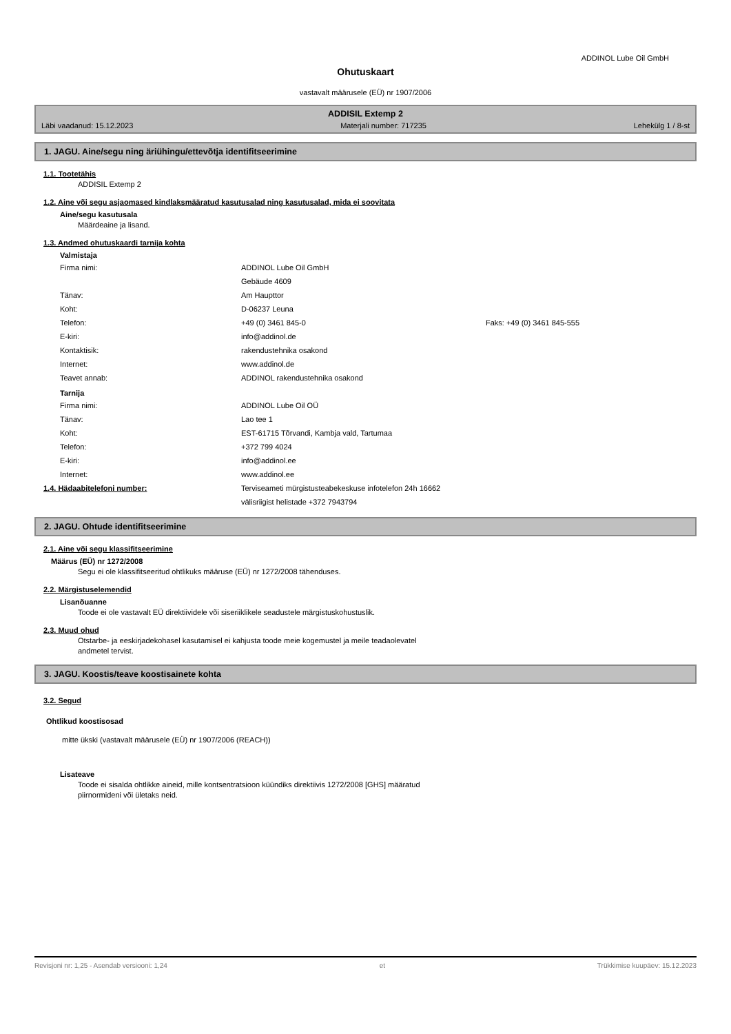ADDINOL Lube Oil GmbH
Ohutuskaart
vastavalt määrusele (EÜ) nr 1907/2006
ADDISIL Extemp 2
Läbi vaadanud: 15.12.2023 Materjali number: 717235 Lehekülg 1 / 8-st
1. JAGU. Aine/segu ning äriühingu/ettevõtja identifitseerimine
1.1. Tootetähis
ADDISIL Extemp 2
1.2. Aine või segu asjaomased kindlaksmääratud kasutusalad ning kasutusalad, mida ei soovitata
Aine/segu kasutusala
Määrdeaine ja lisand.
1.3. Andmed ohutuskaardi tarnija kohta
Valmistaja
Firma nimi: ADDINOL Lube Oil GmbH Gebäude 4609 Tänav: Am Haupttor Koht: D-06237 Leuna Telefon: +49 (0) 3461 845-0 Faks: +49 (0) 3461 845-555 E-kiri: info@addinol.de Kontaktisik: rakendustehnika osakond Internet: www.addinol.de Teavet annab: ADDINOL rakendustehnika osakond
Tarnija
Firma nimi: ADDINOL Lube Oil OÜ Tänav: Lao tee 1 Koht: EST-61715 Tõrvandi, Kambja vald, Tartumaa Telefon: +372 799 4024 E-kiri: info@addinol.ee Internet: www.addinol.ee
1.4. Hädaabitelefoni number: Terviseameti mürgistusteabekeskuse infotelefon 24h 16662
välisriigist helistade +372 7943794
2. JAGU. Ohtude identifitseerimine
2.1. Aine või segu klassifitseerimine
Määrus (EÜ) nr 1272/2008
Segu ei ole klassifitseeritud ohtlikuks määruse (EÜ) nr 1272/2008 tähenduses.
2.2. Märgistuselemendid
Lisanõuanne
Toode ei ole vastavalt EÜ direktiividele või siseriiklikele seadustele märgistuskohustuslik.
2.3. Muud ohud
Otstarbe- ja eeskirjadekohasel kasutamisel ei kahjusta toode meie kogemustel ja meile teadaolevatel
andmetel tervist.
3. JAGU. Koostis/teave koostisainete kohta
3.2. Segud
Ohtlikud koostisosad
mitte ükski (vastavalt määrusele (EÜ) nr 1907/2006 (REACH))
Lisateave
Toode ei sisalda ohtlikke aineid, mille kontsentratsioon küündiks direktiivis 1272/2008 [GHS] määratud
piirnormideni või ületaks neid.
Revisjoni nr: 1,25 - Asendab versiooni: 1,24 et Trükkimise kuupäev: 15.12.2023